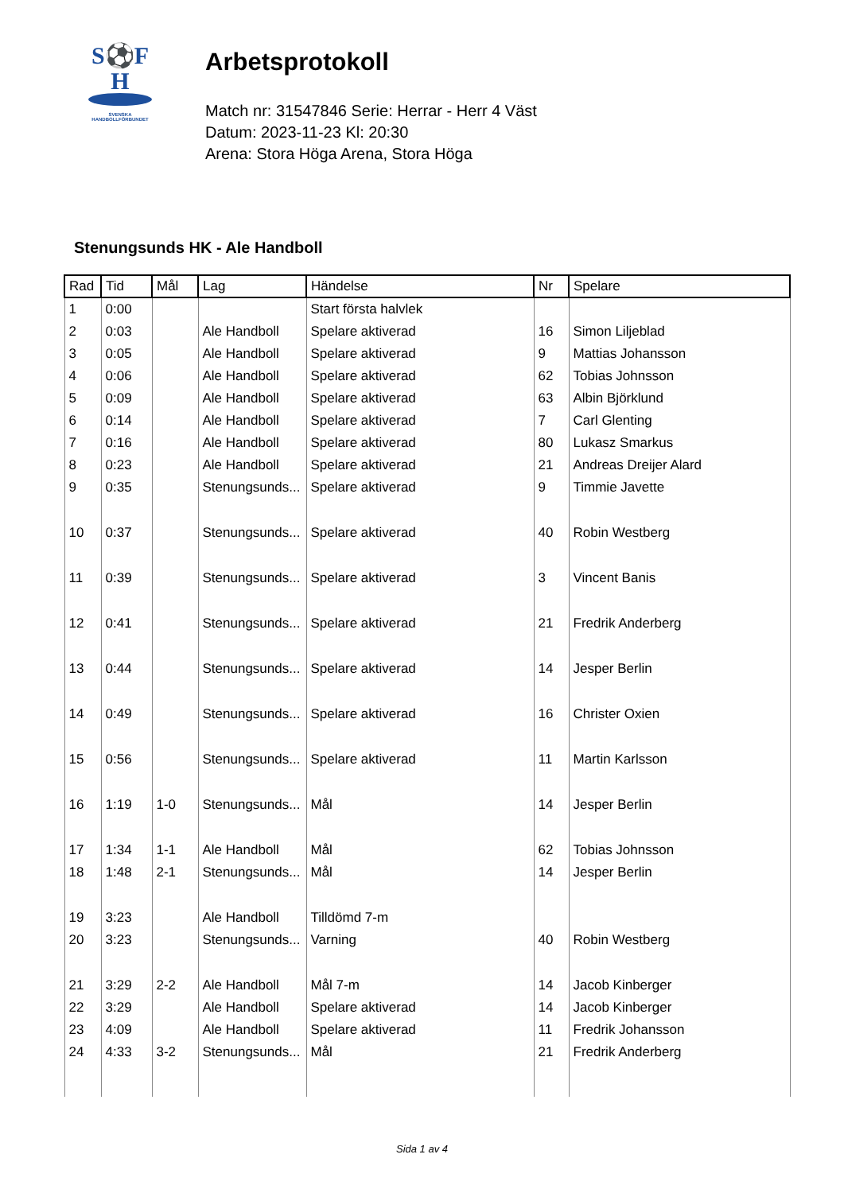S⚽F
H
SVENSKA
HANDBOLLFÖRBUNDET
Arbetsprotokoll
Match nr: 31547846 Serie: Herrar - Herr 4 Väst
Datum: 2023-11-23 Kl: 20:30
Arena: Stora Höga Arena, Stora Höga
Stenungsunds HK - Ale Handboll
| Rad | Tid | Mål | Lag | Händelse | Nr | Spelare |
| --- | --- | --- | --- | --- | --- | --- |
| 1 | 0:00 | | | Start första halvlek | | |
| 2 | 0:03 | | Ale Handboll | Spelare aktiverad | 16 | Simon Liljeblad |
| 3 | 0:05 | | Ale Handboll | Spelare aktiverad | 9 | Mattias Johansson |
| 4 | 0:06 | | Ale Handboll | Spelare aktiverad | 62 | Tobias Johnsson |
| 5 | 0:09 | | Ale Handboll | Spelare aktiverad | 63 | Albin Björklund |
| 6 | 0:14 | | Ale Handboll | Spelare aktiverad | 7 | Carl Glenting |
| 7 | 0:16 | | Ale Handboll | Spelare aktiverad | 80 | Lukasz Smarkus |
| 8 | 0:23 | | Ale Handboll | Spelare aktiverad | 21 | Andreas Dreijer Alard |
| 9 | 0:35 | | Stenungsunds... | Spelare aktiverad | 9 | Timmie Javette |
| 10 | 0:37 | | Stenungsunds... | Spelare aktiverad | 40 | Robin Westberg |
| 11 | 0:39 | | Stenungsunds... | Spelare aktiverad | 3 | Vincent Banis |
| 12 | 0:41 | | Stenungsunds... | Spelare aktiverad | 21 | Fredrik Anderberg |
| 13 | 0:44 | | Stenungsunds... | Spelare aktiverad | 14 | Jesper Berlin |
| 14 | 0:49 | | Stenungsunds... | Spelare aktiverad | 16 | Christer Oxien |
| 15 | 0:56 | | Stenungsunds... | Spelare aktiverad | 11 | Martin Karlsson |
| 16 | 1:19 | 1-0 | Stenungsunds... | Mål | 14 | Jesper Berlin |
| 17 | 1:34 | 1-1 | Ale Handboll | Mål | 62 | Tobias Johnsson |
| 18 | 1:48 | 2-1 | Stenungsunds... | Mål | 14 | Jesper Berlin |
| 19 | 3:23 | | Ale Handboll | Tilldömd 7-m | | |
| 20 | 3:23 | | Stenungsunds... | Varning | 40 | Robin Westberg |
| 21 | 3:29 | 2-2 | Ale Handboll | Mål 7-m | 14 | Jacob Kinberger |
| 22 | 3:29 | | Ale Handboll | Spelare aktiverad | 14 | Jacob Kinberger |
| 23 | 4:09 | | Ale Handboll | Spelare aktiverad | 11 | Fredrik Johansson |
| 24 | 4:33 | 3-2 | Stenungsunds... | Mål | 21 | Fredrik Anderberg |
Sida 1 av 4